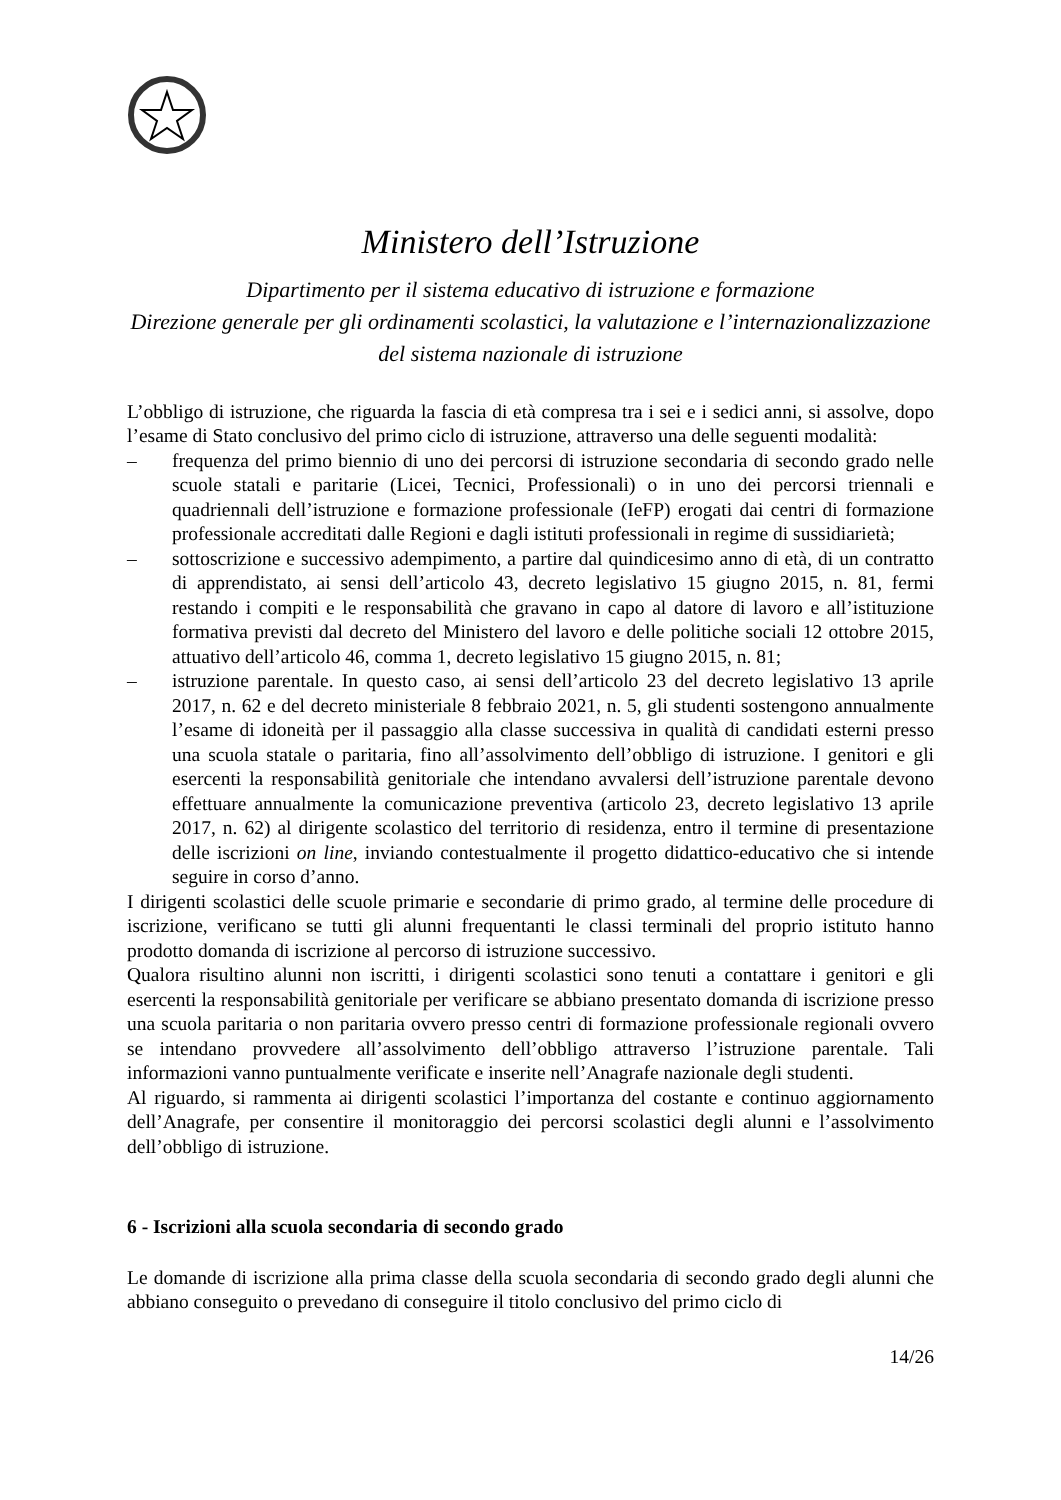Ministero dell’Istruzione
Dipartimento per il sistema educativo di istruzione e formazione
Direzione generale per gli ordinamenti scolastici, la valutazione e l’internazionalizzazione del sistema nazionale di istruzione
L’obbligo di istruzione, che riguarda la fascia di età compresa tra i sei e i sedici anni, si assolve, dopo l’esame di Stato conclusivo del primo ciclo di istruzione, attraverso una delle seguenti modalità:
– frequenza del primo biennio di uno dei percorsi di istruzione secondaria di secondo grado nelle scuole statali e paritarie (Licei, Tecnici, Professionali) o in uno dei percorsi triennali e quadriennali dell’istruzione e formazione professionale (IeFP) erogati dai centri di formazione professionale accreditati dalle Regioni e dagli istituti professionali in regime di sussidiarietà;
– sottoscrizione e successivo adempimento, a partire dal quindicesimo anno di età, di un contratto di apprendistato, ai sensi dell’articolo 43, decreto legislativo 15 giugno 2015, n. 81, fermi restando i compiti e le responsabilità che gravano in capo al datore di lavoro e all’istituzione formativa previsti dal decreto del Ministero del lavoro e delle politiche sociali 12 ottobre 2015, attuativo dell’articolo 46, comma 1, decreto legislativo 15 giugno 2015, n. 81;
– istruzione parentale. In questo caso, ai sensi dell’articolo 23 del decreto legislativo 13 aprile 2017, n. 62 e del decreto ministeriale 8 febbraio 2021, n. 5, gli studenti sostengono annualmente l’esame di idoneità per il passaggio alla classe successiva in qualità di candidati esterni presso una scuola statale o paritaria, fino all’assolvimento dell’obbligo di istruzione. I genitori e gli esercenti la responsabilità genitoriale che intendano avvalersi dell’istruzione parentale devono effettuare annualmente la comunicazione preventiva (articolo 23, decreto legislativo 13 aprile 2017, n. 62) al dirigente scolastico del territorio di residenza, entro il termine di presentazione delle iscrizioni on line, inviando contestualmente il progetto didattico-educativo che si intende seguire in corso d’anno.
I dirigenti scolastici delle scuole primarie e secondarie di primo grado, al termine delle procedure di iscrizione, verificano se tutti gli alunni frequentanti le classi terminali del proprio istituto hanno prodotto domanda di iscrizione al percorso di istruzione successivo.
Qualora risultino alunni non iscritti, i dirigenti scolastici sono tenuti a contattare i genitori e gli esercenti la responsabilità genitoriale per verificare se abbiano presentato domanda di iscrizione presso una scuola paritaria o non paritaria ovvero presso centri di formazione professionale regionali ovvero se intendano provvedere all’assolvimento dell’obbligo attraverso l’istruzione parentale. Tali informazioni vanno puntualmente verificate e inserite nell’Anagrafe nazionale degli studenti.
Al riguardo, si rammenta ai dirigenti scolastici l’importanza del costante e continuo aggiornamento dell’Anagrafe, per consentire il monitoraggio dei percorsi scolastici degli alunni e l’assolvimento dell’obbligo di istruzione.
6 - Iscrizioni alla scuola secondaria di secondo grado
Le domande di iscrizione alla prima classe della scuola secondaria di secondo grado degli alunni che abbiano conseguito o prevedano di conseguire il titolo conclusivo del primo ciclo di
14/26